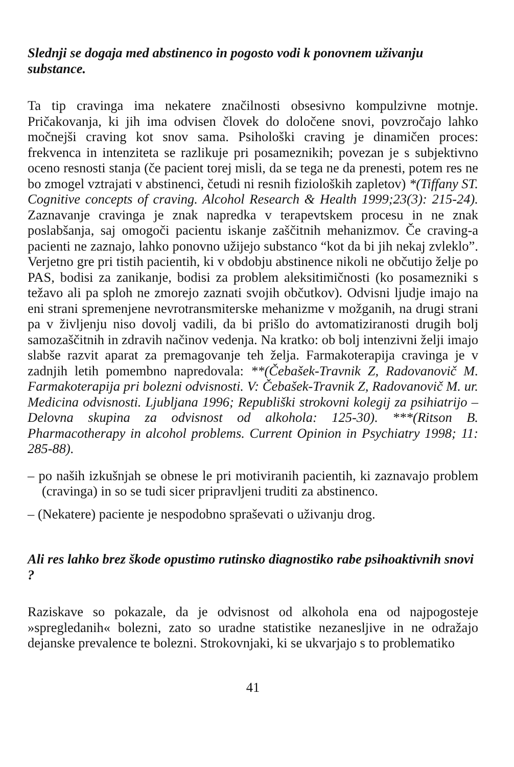Slednji se dogaja med abstinenco in pogosto vodi k ponovnem uživanju substance.
Ta tip cravinga ima nekatere značilnosti obsesivno kompulzivne motnje. Pričakovanja, ki jih ima odvisen človek do določene snovi, povzročajo lahko močnejši craving kot snov sama. Psihološki craving je dinamičen proces: frekvenca in intenziteta se razlikuje pri posameznikih; povezan je s subjektivno oceno resnosti stanja (če pacient torej misli, da se tega ne da prenesti, potem res ne bo zmogel vztrajati v abstinenci, četudi ni resnih fizioloških zapletov) *(Tiffany ST. Cognitive concepts of craving. Alcohol Research & Health 1999;23(3): 215-24). Zaznavanje cravinga je znak napredka v terapevtskem procesu in ne znak poslabšanja, saj omogoči pacientu iskanje zaščitnih mehanizmov. Če craving-a pacienti ne zaznajo, lahko ponovno užijejo substanco “kot da bi jih nekaj zvleklo”. Verjetno gre pri tistih pacientih, ki v obdobju abstinence nikoli ne občutijo želje po PAS, bodisi za zanikanje, bodisi za problem aleksitimičnosti (ko posamezniki s težavo ali pa sploh ne zmorejo zaznati svojih občutkov). Odvisni ljudje imajo na eni strani spremenjene nevrotransmiterske mehanizme v možganih, na drugi strani pa v življenju niso dovolj vadili, da bi prišlo do avtomatiziranosti drugih bolj samozaščitnih in zdravih načinov vedenja. Na kratko: ob bolj intenzivni želji imajo slabše razvit aparat za premagovanje teh želja. Farmakoterapija cravinga je v zadnjih letih pomembno napredovala: **(Čebašek-Travnik Z, Radovanovič M. Farmakoterapija pri bolezni odvisnosti. V: Čebašek-Travnik Z, Radovanovič M. ur. Medicina odvisnosti. Ljubljana 1996; Republiški strokovni kolegij za psihiatrijo – Delovna skupina za odvisnost od alkohola: 125-30). ***(Ritson B. Pharmacotherapy in alcohol problems. Current Opinion in Psychiatry 1998; 11: 285-88).
– po naših izkušnjah se obnese le pri motiviranih pacientih, ki zaznavajo problem (cravinga) in so se tudi sicer pripravljeni truditi za abstinenco.
– (Nekatere) paciente je nespodobno spraševati o uživanju drog.
Ali res lahko brez škode opustimo rutinsko diagnostiko rabe psihoaktivnih snovi ?
Raziskave so pokazale, da je odvisnost od alkohola ena od najpogosteje »spregledanih« bolezni, zato so uradne statistike nezanesljive in ne odražajo dejanske prevalence te bolezni. Strokovnjaki, ki se ukvarjajo s to problematiko
41